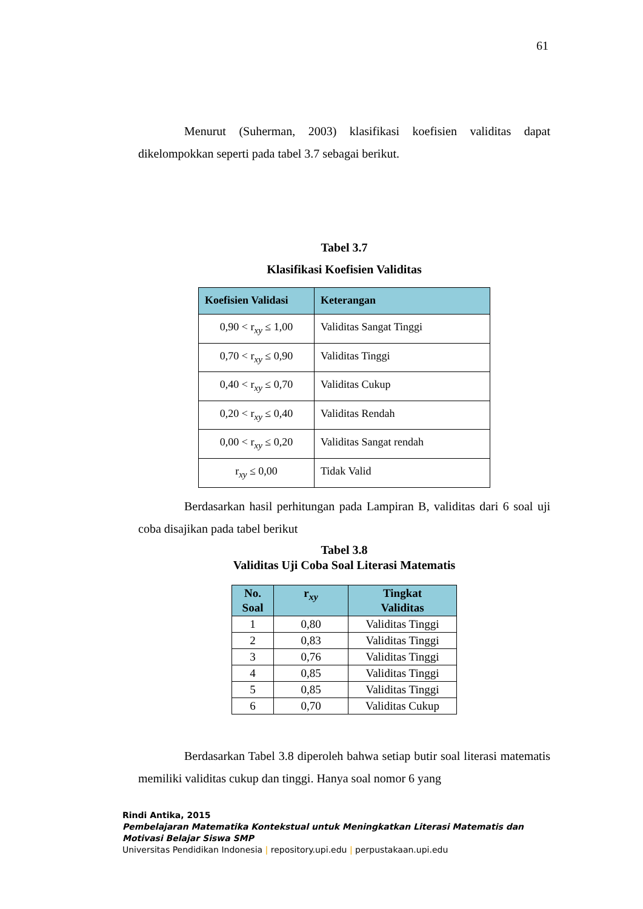61
Menurut (Suherman, 2003) klasifikasi koefisien validitas dapat dikelompokkan seperti pada tabel 3.7 sebagai berikut.
Tabel 3.7
Klasifikasi Koefisien Validitas
| Koefisien Validasi | Keterangan |
| --- | --- |
| 0,90 < r<sub>xy</sub> ≤ 1,00 | Validitas Sangat Tinggi |
| 0,70 < r<sub>xy</sub> ≤ 0,90 | Validitas Tinggi |
| 0,40 < r<sub>xy</sub> ≤ 0,70 | Validitas Cukup |
| 0,20 < r<sub>xy</sub> ≤ 0,40 | Validitas Rendah |
| 0,00 < r<sub>xy</sub> ≤ 0,20 | Validitas Sangat rendah |
| r<sub>xy</sub> ≤ 0,00 | Tidak Valid |
Berdasarkan hasil perhitungan pada Lampiran B, validitas dari 6 soal uji coba disajikan pada tabel berikut
Tabel 3.8
Validitas Uji Coba Soal Literasi Matematis
| No. Soal | r<sub>xy</sub> | Tingkat Validitas |
| --- | --- | --- |
| 1 | 0,80 | Validitas Tinggi |
| 2 | 0,83 | Validitas Tinggi |
| 3 | 0,76 | Validitas Tinggi |
| 4 | 0,85 | Validitas Tinggi |
| 5 | 0,85 | Validitas Tinggi |
| 6 | 0,70 | Validitas Cukup |
Berdasarkan Tabel 3.8 diperoleh bahwa setiap butir soal literasi matematis memiliki validitas cukup dan tinggi. Hanya soal nomor 6 yang
Rindi Antika, 2015
Pembelajaran Matematika Kontekstual untuk Meningkatkan Literasi Matematis dan
Motivasi Belajar Siswa SMP
Universitas Pendidikan Indonesia | repository.upi.edu | perpustakaan.upi.edu